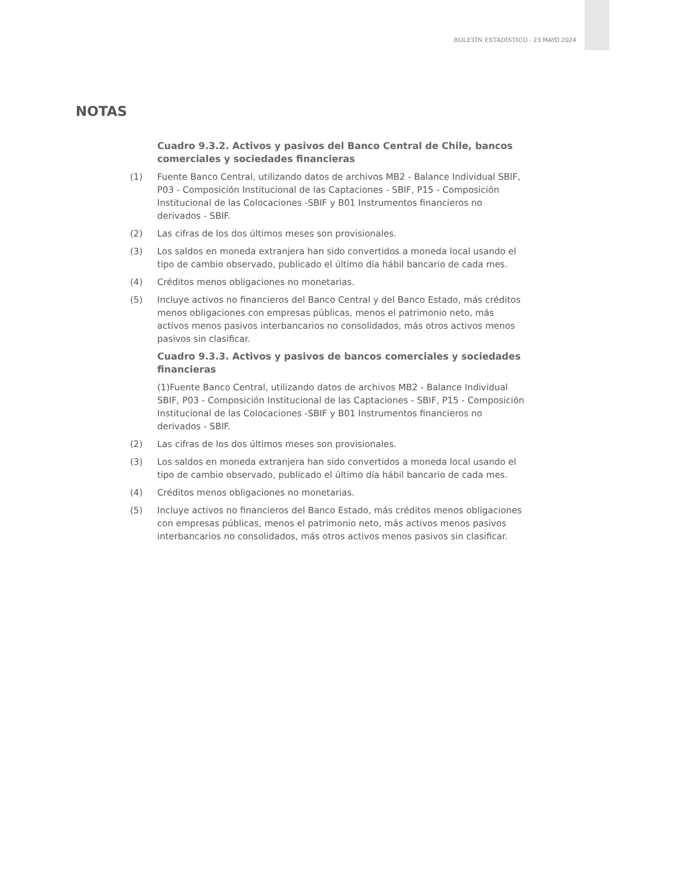BOLETÍN ESTADÍSTICO - 23 MAYO 2024
NOTAS
Cuadro 9.3.2. Activos y pasivos del Banco Central de Chile, bancos comerciales y sociedades financieras
(1) Fuente Banco Central, utilizando datos de archivos MB2 - Balance Individual SBIF, P03 - Composición Institucional de las Captaciones - SBIF, P15 - Composición Institucional de las Colocaciones -SBIF y B01 Instrumentos financieros no derivados - SBIF.
(2) Las cifras de los dos últimos meses son provisionales.
(3) Los saldos en moneda extranjera han sido convertidos a moneda local usando el tipo de cambio observado, publicado el último día hábil bancario de cada mes.
(4) Créditos menos obligaciones no monetarias.
(5) Incluye activos no financieros del Banco Central y del Banco Estado, más créditos menos obligaciones con empresas públicas, menos el patrimonio neto, más activos menos pasivos interbancarios no consolidados, más otros activos menos pasivos sin clasificar.
Cuadro 9.3.3. Activos y pasivos de bancos comerciales y sociedades financieras
(1)Fuente Banco Central, utilizando datos de archivos MB2 - Balance Individual SBIF, P03 - Composición Institucional de las Captaciones - SBIF, P15 - Composición Institucional de las Colocaciones -SBIF y B01 Instrumentos financieros no derivados - SBIF.
(2) Las cifras de los dos últimos meses son provisionales.
(3) Los saldos en moneda extranjera han sido convertidos a moneda local usando el tipo de cambio observado, publicado el último día hábil bancario de cada mes.
(4) Créditos menos obligaciones no monetarias.
(5) Incluye activos no financieros del Banco Estado, más créditos menos obligaciones con empresas públicas, menos el patrimonio neto, más activos menos pasivos interbancarios no consolidados, más otros activos menos pasivos sin clasificar.